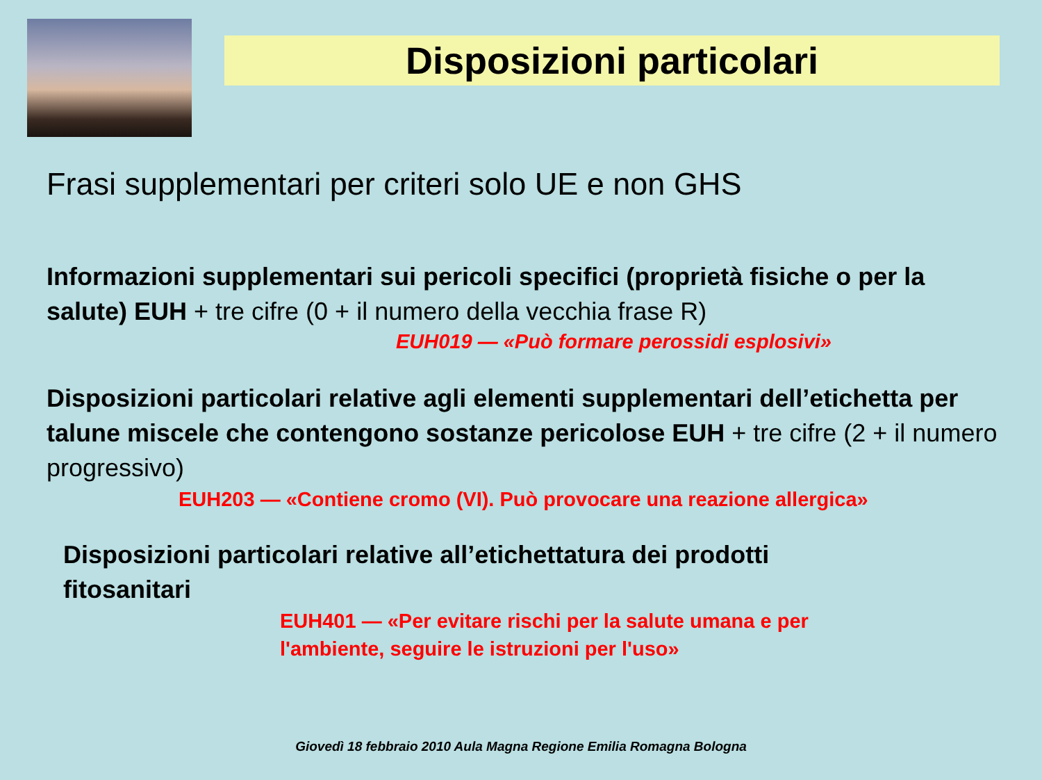Disposizioni particolari
Frasi supplementari per criteri solo UE e non GHS
Informazioni supplementari sui pericoli specifici (proprietà fisiche o per la salute) EUH + tre cifre (0 + il numero della vecchia frase R)
EUH019 — «Può formare perossidi esplosivi»
Disposizioni particolari relative agli elementi supplementari dell’etichetta per talune miscele che contengono sostanze pericolose EUH + tre cifre (2 + il numero progressivo)
EUH203 — «Contiene cromo (VI). Può provocare una reazione allergica»
Disposizioni particolari relative all’etichettatura dei prodotti fitosanitari
EUH401 — «Per evitare rischi per la salute umana e per l'ambiente, seguire le istruzioni per l'uso»
Giovedì 18 febbraio 2010 Aula Magna Regione Emilia Romagna Bologna